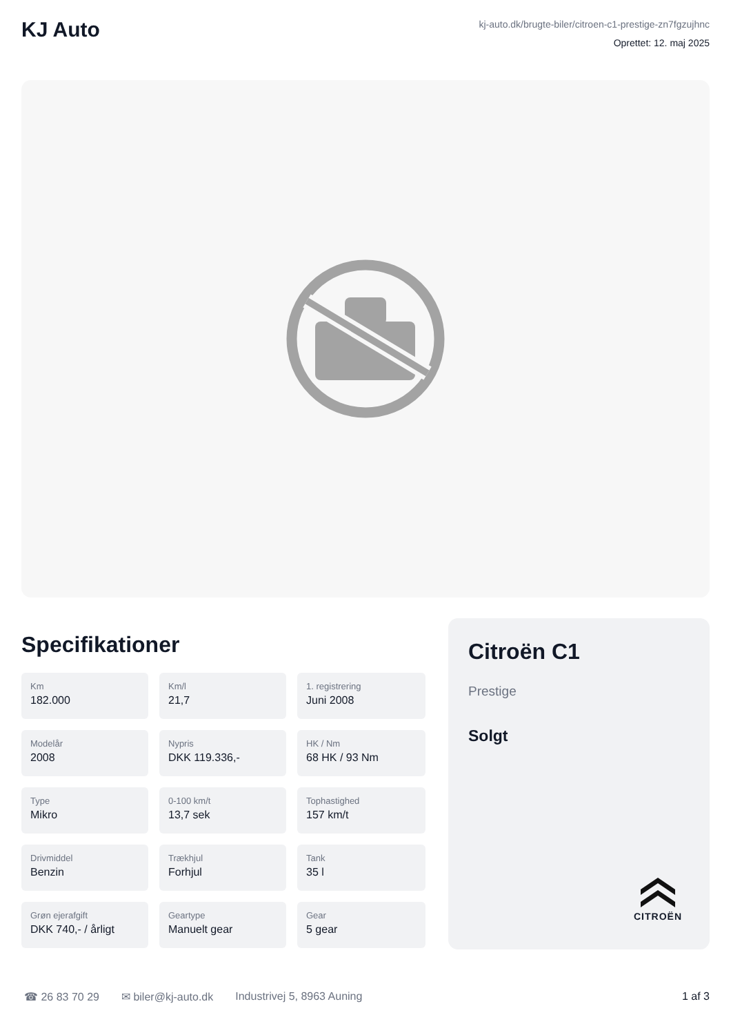KJ Auto
kj-auto.dk/brugte-biler/citroen-c1-prestige-zn7fgzujhnc
Oprettet: 12. maj 2025
Specifikationer
Km
182.000
Km/l
21,7
1. registrering
Juni 2008
Modelår
2008
Nypris
DKK 119.336,-
HK / Nm
68 HK / 93 Nm
Type
Mikro
0-100 km/t
13,7 sek
Tophastighed
157 km/t
Drivmiddel
Benzin
Trækhjul
Forhjul
Tank
35 l
Grøn ejerafgift
DKK 740,- / årligt
Geartype
Manuelt gear
Gear
5 gear
Citroën C1
Prestige
Solgt
CITROËN
☎ 26 83 70 29 ✉ biler@kj-auto.dk Industrivej 5, 8963 Auning 1 af 3